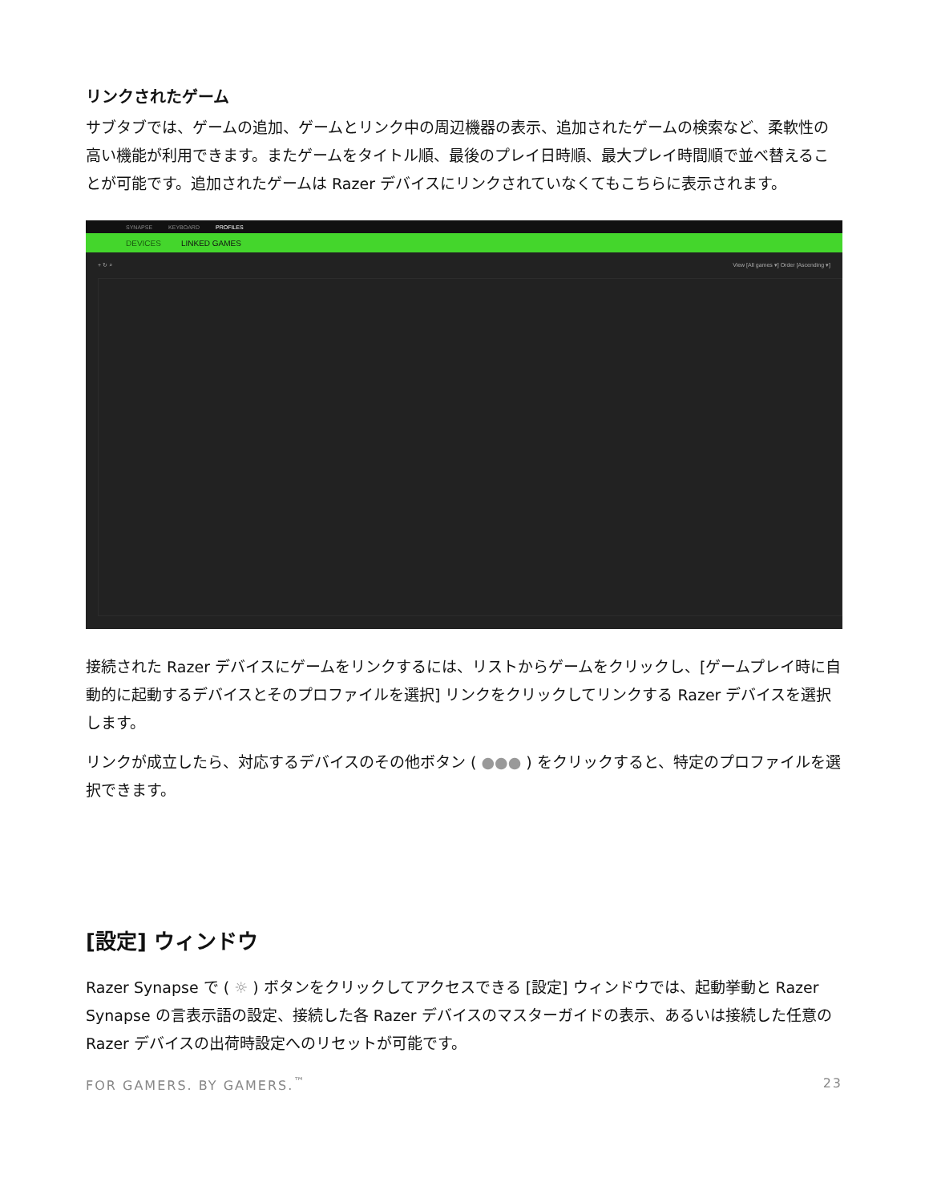リンクされたゲーム
サブタブでは、ゲームの追加、ゲームとリンク中の周辺機器の表示、追加されたゲームの検索など、柔軟性の高い機能が利用できます。またゲームをタイトル順、最後のプレイ日時順、最大プレイ時間順で並べ替えることが可能です。追加されたゲームは Razer デバイスにリンクされていなくてもこちらに表示されます。
SYNAPSE KEYBOARD PROFILES
DEVICES LINKED GAMES
+ ↻ ⌕ View [All games ▾] Order [Ascending ▾]
接続された Razer デバイスにゲームをリンクするには、リストからゲームをクリックし、[ゲームプレイ時に自動的に起動するデバイスとそのプロファイルを選択] リンクをクリックしてリンクする Razer デバイスを選択します。
リンクが成立したら、対応するデバイスのその他ボタン ( ●●● ) をクリックすると、特定のプロファイルを選択できます。
[設定] ウィンドウ
Razer Synapse で ( ☼ ) ボタンをクリックしてアクセスできる [設定] ウィンドウでは、起動挙動と Razer Synapse の言表示語の設定、接続した各 Razer デバイスのマスターガイドの表示、あるいは接続した任意の Razer デバイスの出荷時設定へのリセットが可能です。
FOR GAMERS. BY GAMERS.<sup>™</sup> 23